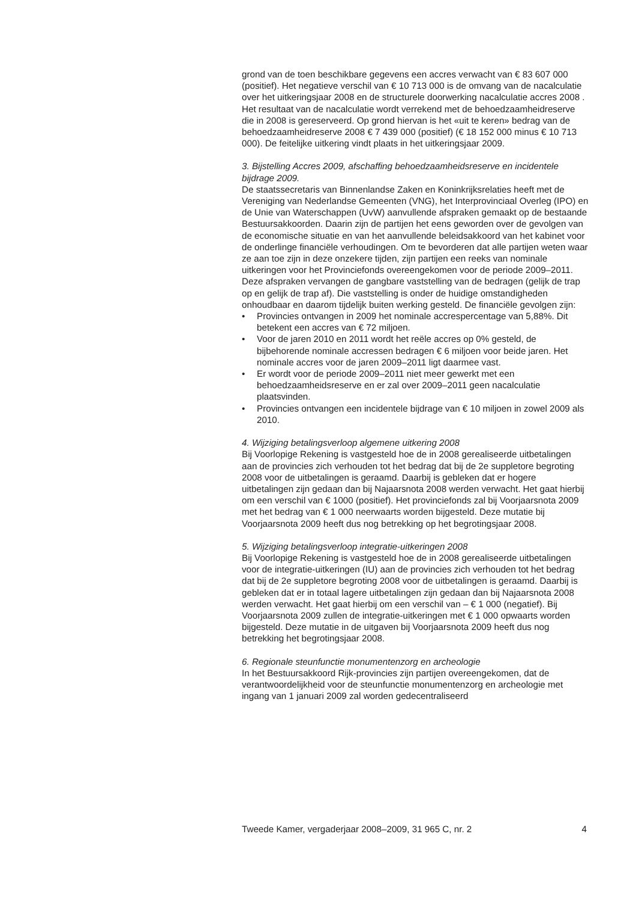grond van de toen beschikbare gegevens een accres verwacht van € 83 607 000 (positief). Het negatieve verschil van € 10 713 000 is de omvang van de nacalculatie over het uitkeringsjaar 2008 en de structurele doorwerking nacalculatie accres 2008 . Het resultaat van de nacalculatie wordt verrekend met de behoedzaamheidreserve die in 2008 is gereserveerd. Op grond hiervan is het «uit te keren» bedrag van de behoedzaamheidreserve 2008 € 7 439 000 (positief) (€ 18 152 000 minus € 10 713 000). De feitelijke uitkering vindt plaats in het uitkeringsjaar 2009.
3. Bijstelling Accres 2009, afschaffing behoedzaamheidsreserve en incidentele bijdrage 2009.
De staatssecretaris van Binnenlandse Zaken en Koninkrijksrelaties heeft met de Vereniging van Nederlandse Gemeenten (VNG), het Interprovinciaal Overleg (IPO) en de Unie van Waterschappen (UvW) aanvullende afspraken gemaakt op de bestaande Bestuursakkoorden. Daarin zijn de partijen het eens geworden over de gevolgen van de economische situatie en van het aanvullende beleidsakkoord van het kabinet voor de onderlinge financiële verhoudingen. Om te bevorderen dat alle partijen weten waar ze aan toe zijn in deze onzekere tijden, zijn partijen een reeks van nominale uitkeringen voor het Provinciefonds overeengekomen voor de periode 2009–2011. Deze afspraken vervangen de gangbare vaststelling van de bedragen (gelijk de trap op en gelijk de trap af). Die vaststelling is onder de huidige omstandigheden onhoudbaar en daarom tijdelijk buiten werking gesteld. De financiële gevolgen zijn:
• Provincies ontvangen in 2009 het nominale accrespercentage van 5,88%. Dit betekent een accres van € 72 miljoen.
• Voor de jaren 2010 en 2011 wordt het reële accres op 0% gesteld, de bijbehorende nominale accressen bedragen € 6 miljoen voor beide jaren. Het nominale accres voor de jaren 2009–2011 ligt daarmee vast.
• Er wordt voor de periode 2009–2011 niet meer gewerkt met een behoedzaamheidsreserve en er zal over 2009–2011 geen nacalculatie plaatsvinden.
• Provincies ontvangen een incidentele bijdrage van € 10 miljoen in zowel 2009 als 2010.
4. Wijziging betalingsverloop algemene uitkering 2008
Bij Voorlopige Rekening is vastgesteld hoe de in 2008 gerealiseerde uitbetalingen aan de provincies zich verhouden tot het bedrag dat bij de 2e suppletore begroting 2008 voor de uitbetalingen is geraamd. Daarbij is gebleken dat er hogere uitbetalingen zijn gedaan dan bij Najaarsnota 2008 werden verwacht. Het gaat hierbij om een verschil van € 1000 (positief). Het provinciefonds zal bij Voorjaarsnota 2009 met het bedrag van € 1 000 neerwaarts worden bijgesteld. Deze mutatie bij Voorjaarsnota 2009 heeft dus nog betrekking op het begrotingsjaar 2008.
5. Wijziging betalingsverloop integratie-uitkeringen 2008
Bij Voorlopige Rekening is vastgesteld hoe de in 2008 gerealiseerde uitbetalingen voor de integratie-uitkeringen (IU) aan de provincies zich verhouden tot het bedrag dat bij de 2e suppletore begroting 2008 voor de uitbetalingen is geraamd. Daarbij is gebleken dat er in totaal lagere uitbetalingen zijn gedaan dan bij Najaarsnota 2008 werden verwacht. Het gaat hierbij om een verschil van – € 1 000 (negatief). Bij Voorjaarsnota 2009 zullen de integratie-uitkeringen met € 1 000 opwaarts worden bijgesteld. Deze mutatie in de uitgaven bij Voorjaarsnota 2009 heeft dus nog betrekking het begrotingsjaar 2008.
6. Regionale steunfunctie monumentenzorg en archeologie
In het Bestuursakkoord Rijk-provincies zijn partijen overeengekomen, dat de verantwoordelijkheid voor de steunfunctie monumentenzorg en archeologie met ingang van 1 januari 2009 zal worden gedecentraliseerd
Tweede Kamer, vergaderjaar 2008–2009, 31 965 C, nr. 2 4